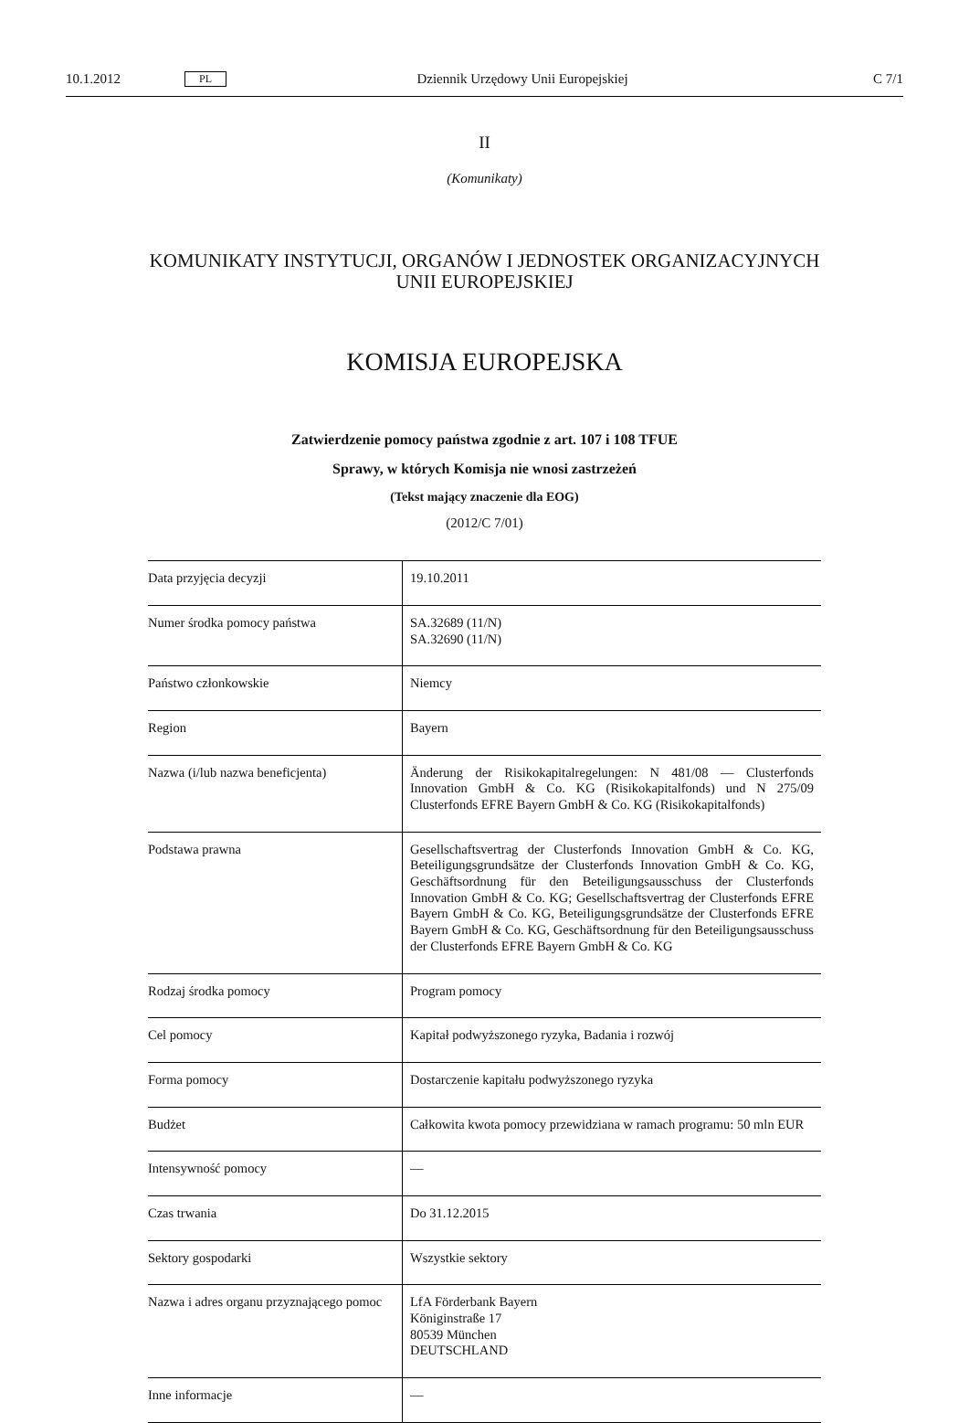10.1.2012 PL Dziennik Urzędowy Unii Europejskiej C 7/1
II
(Komunikaty)
KOMUNIKATY INSTYTUCJI, ORGANÓW I JEDNOSTEK ORGANIZACYJNYCH
UNII EUROPEJSKIEJ
KOMISJA EUROPEJSKA
Zatwierdzenie pomocy państwa zgodnie z art. 107 i 108 TFUE
Sprawy, w których Komisja nie wnosi zastrzeżeń
(Tekst mający znaczenie dla EOG)
(2012/C 7/01)
| Data przyjęcia decyzji | 19.10.2011 |
| Numer środka pomocy państwa | SA.32689 (11/N) SA.32690 (11/N) |
| Państwo członkowskie | Niemcy |
| Region | Bayern |
| Nazwa (i/lub nazwa beneficjenta) | Änderung der Risikokapitalregelungen: N 481/08 — Clusterfonds Innovation GmbH & Co. KG (Risikokapitalfonds) und N 275/09 Clusterfonds EFRE Bayern GmbH & Co. KG (Risikokapitalfonds) |
| Podstawa prawna | Gesellschaftsvertrag der Clusterfonds Innovation GmbH & Co. KG, Beteiligungsgrundsätze der Clusterfonds Innovation GmbH & Co. KG, Geschäftsordnung für den Beteiligungsausschuss der Clusterfonds Innovation GmbH & Co. KG; Gesellschaftsvertrag der Clusterfonds EFRE Bayern GmbH & Co. KG, Beteiligungsgrundsätze der Clusterfonds EFRE Bayern GmbH & Co. KG, Geschäftsordnung für den Beteiligungsausschuss der Clusterfonds EFRE Bayern GmbH & Co. KG |
| Rodzaj środka pomocy | Program pomocy |
| Cel pomocy | Kapitał podwyższonego ryzyka, Badania i rozwój |
| Forma pomocy | Dostarczenie kapitału podwyższonego ryzyka |
| Budżet | Całkowita kwota pomocy przewidziana w ramach programu: 50 mln EUR |
| Intensywność pomocy | — |
| Czas trwania | Do 31.12.2015 |
| Sektory gospodarki | Wszystkie sektory |
| Nazwa i adres organu przyznającego pomoc | LfA Förderbank Bayern Königinstraße 17 80539 München DEUTSCHLAND |
| Inne informacje | — |